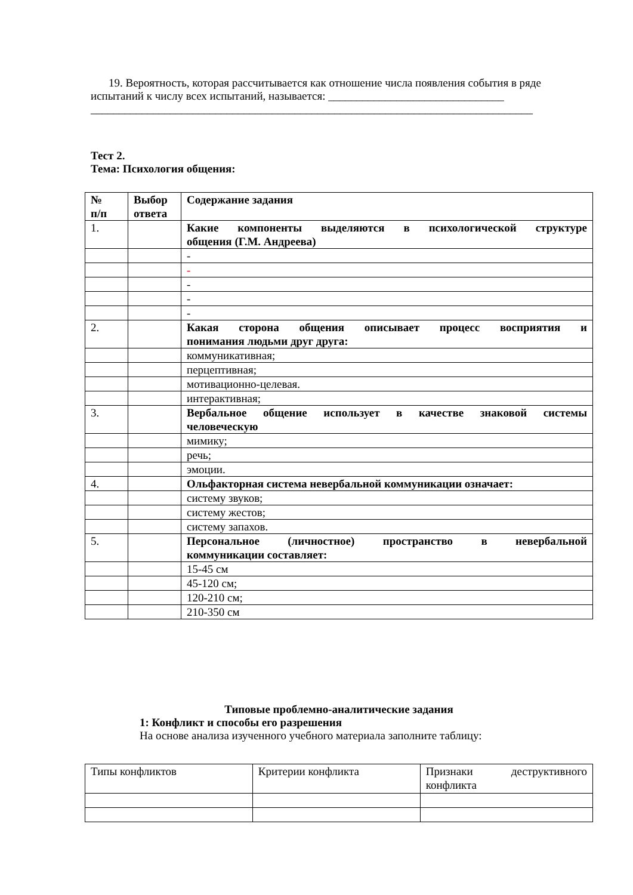19. Вероятность, которая рассчитывается как отношение числа появления события в ряде испытаний к числу всех испытаний, называется: _______________________________
______________________________________________________________________________
Тест 2.
Тема: Психология общения:
| № п/п | Выбор ответа | Содержание задания |
| 1. | | Какие компоненты выделяются в психологической структуре общения (Г.М. Андреева) |
| | | - |
| | | - |
| | | - |
| | | - |
| | | - |
| 2. | | Какая сторона общения описывает процесс восприятия и понимания людьми друг друга: |
| | | коммуникативная; |
| | | перцептивная; |
| | | мотивационно-целевая. |
| | | интерактивная; |
| 3. | | Вербальное общение использует в качестве знаковой системы человеческую |
| | | мимику; |
| | | речь; |
| | | эмоции. |
| 4. | | Ольфакторная система невербальной коммуникации означает: |
| | | систему звуков; |
| | | систему жестов; |
| | | систему запахов. |
| 5. | | Персональное (личностное) пространство в невербальной коммуникации составляет: |
| | | 15-45 см |
| | | 45-120 см; |
| | | 120-210 см; |
| | | 210-350 см |
Типовые проблемно-аналитические задания
1: Конфликт и способы его разрешения
На основе анализа изученного учебного материала заполните таблицу:
| Типы конфликтов | Критерии конфликта | Признаки деструктивного конфликта |